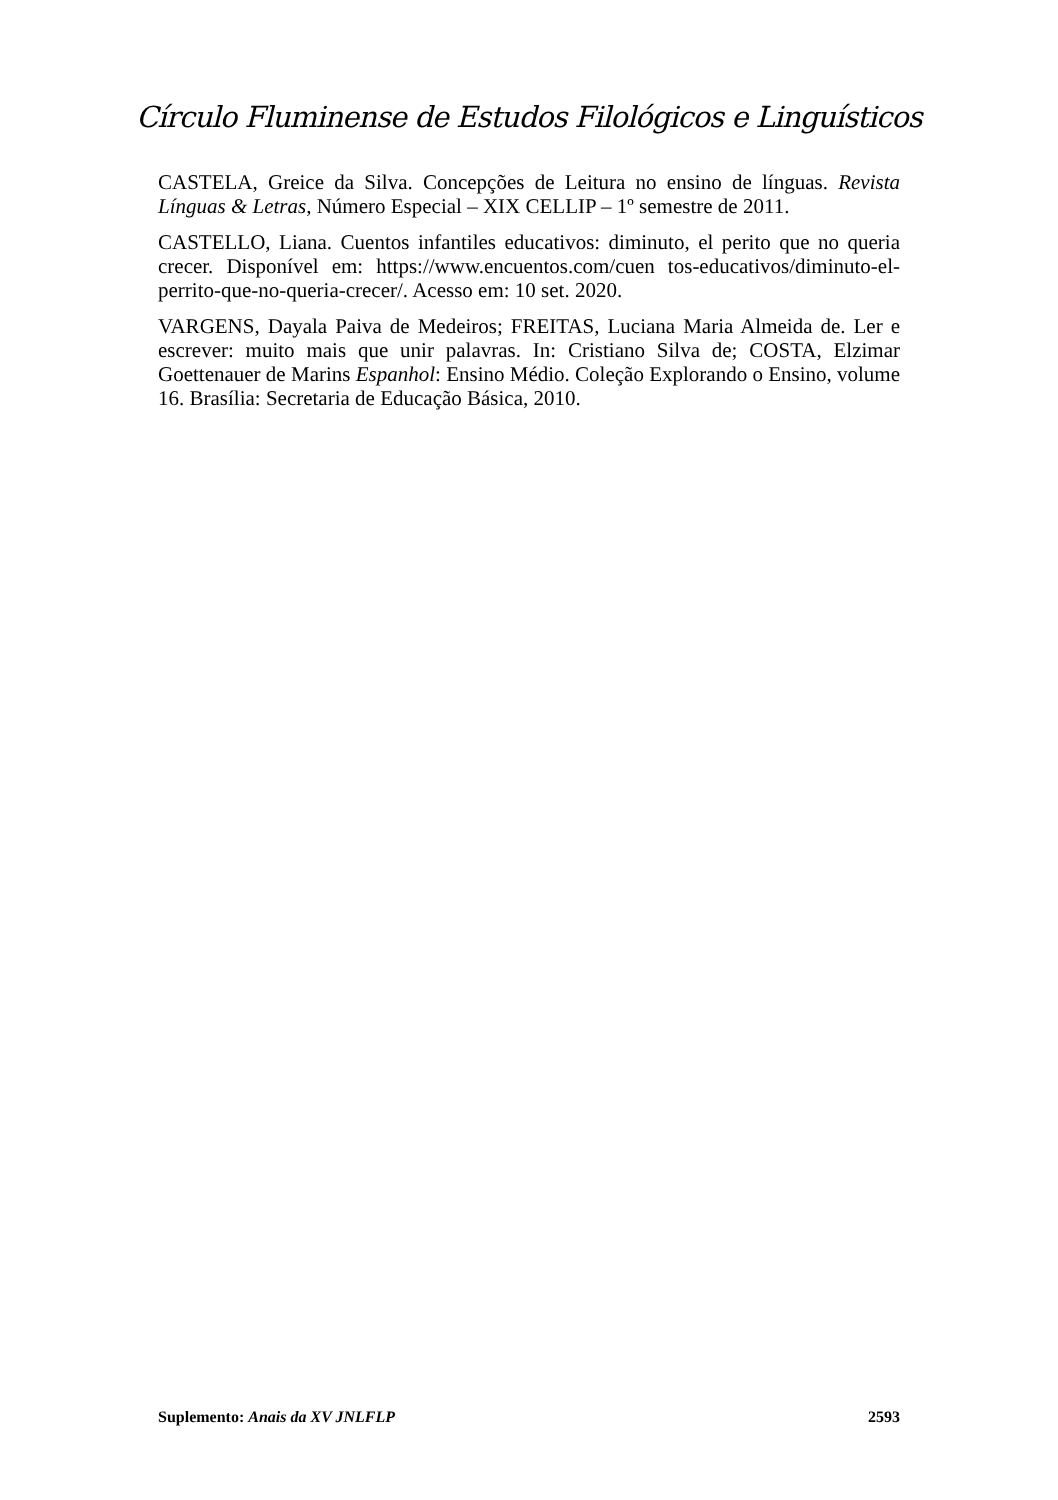Círculo Fluminense de Estudos Filológicos e Linguísticos
CASTELA, Greice da Silva. Concepções de Leitura no ensino de línguas. Revista Línguas & Letras, Número Especial – XIX CELLIP – 1º semestre de 2011.
CASTELLO, Liana. Cuentos infantiles educativos: diminuto, el perito que no queria crecer. Disponível em: https://www.encuentos.com/cuen tos-educativos/diminuto-el-perrito-que-no-queria-crecer/. Acesso em: 10 set. 2020.
VARGENS, Dayala Paiva de Medeiros; FREITAS, Luciana Maria Almeida de. Ler e escrever: muito mais que unir palavras. In: Cristiano Silva de; COSTA, Elzimar Goettenauer de Marins Espanhol: Ensino Médio. Coleção Explorando o Ensino, volume 16. Brasília: Secretaria de Educação Básica, 2010.
Suplemento: Anais da XV JNLFLP 2593